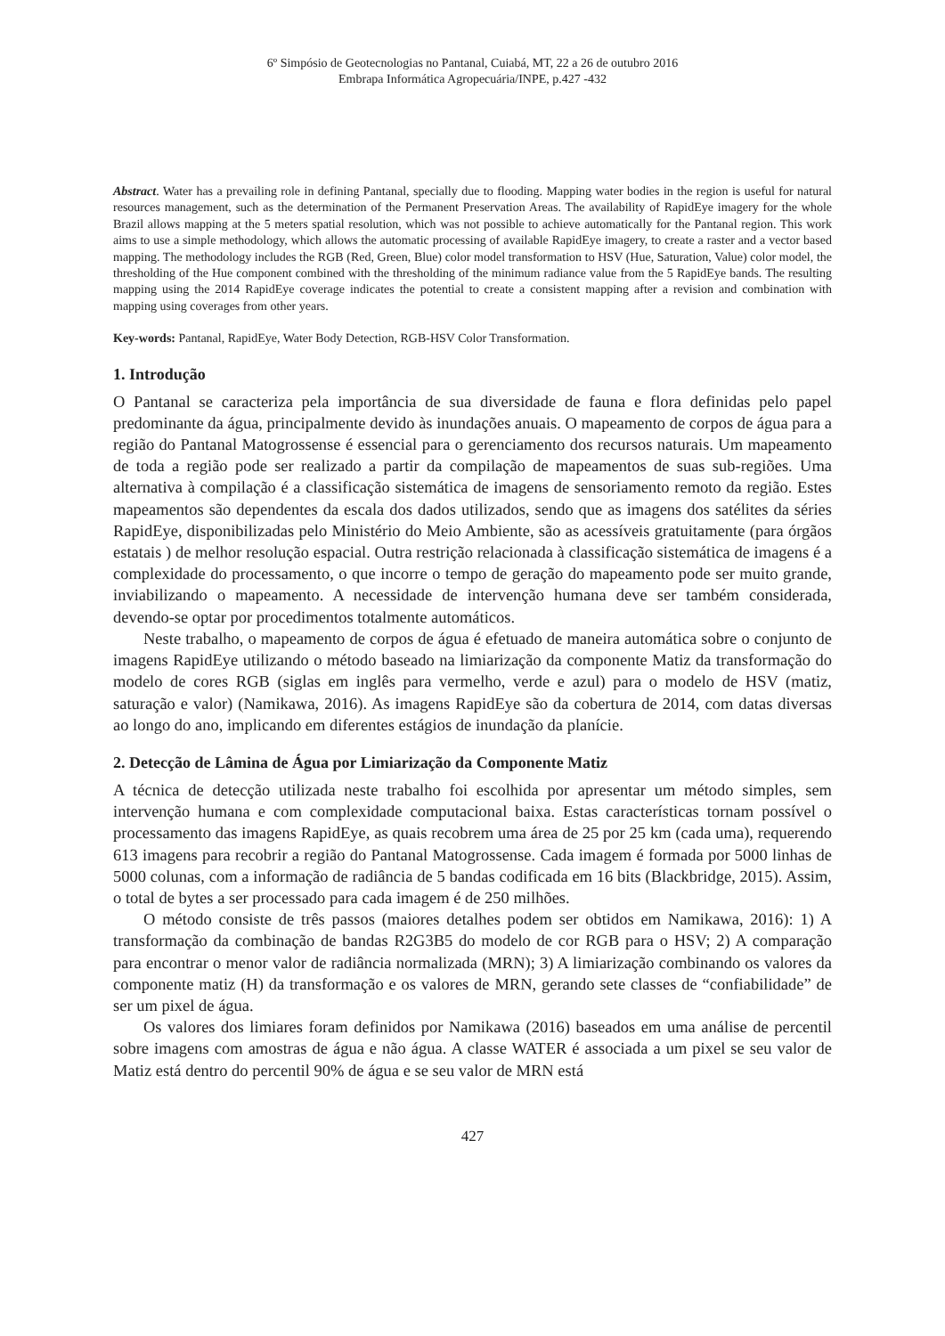6º Simpósio de Geotecnologias no Pantanal, Cuiabá, MT, 22 a 26 de outubro 2016
Embrapa Informática Agropecuária/INPE, p.427 -432
Abstract. Water has a prevailing role in defining Pantanal, specially due to flooding. Mapping water bodies in the region is useful for natural resources management, such as the determination of the Permanent Preservation Areas. The availability of RapidEye imagery for the whole Brazil allows mapping at the 5 meters spatial resolution, which was not possible to achieve automatically for the Pantanal region. This work aims to use a simple methodology, which allows the automatic processing of available RapidEye imagery, to create a raster and a vector based mapping. The methodology includes the RGB (Red, Green, Blue) color model transformation to HSV (Hue, Saturation, Value) color model, the thresholding of the Hue component combined with the thresholding of the minimum radiance value from the 5 RapidEye bands. The resulting mapping using the 2014 RapidEye coverage indicates the potential to create a consistent mapping after a revision and combination with mapping using coverages from other years.
Key-words: Pantanal, RapidEye, Water Body Detection, RGB-HSV Color Transformation.
1. Introdução
O Pantanal se caracteriza pela importância de sua diversidade de fauna e flora definidas pelo papel predominante da água, principalmente devido às inundações anuais. O mapeamento de corpos de água para a região do Pantanal Matogrossense é essencial para o gerenciamento dos recursos naturais. Um mapeamento de toda a região pode ser realizado a partir da compilação de mapeamentos de suas sub-regiões. Uma alternativa à compilação é a classificação sistemática de imagens de sensoriamento remoto da região. Estes mapeamentos são dependentes da escala dos dados utilizados, sendo que as imagens dos satélites da séries RapidEye, disponibilizadas pelo Ministério do Meio Ambiente, são as acessíveis gratuitamente (para órgãos estatais ) de melhor resolução espacial. Outra restrição relacionada à classificação sistemática de imagens é a complexidade do processamento, o que incorre o tempo de geração do mapeamento pode ser muito grande, inviabilizando o mapeamento. A necessidade de intervenção humana deve ser também considerada, devendo-se optar por procedimentos totalmente automáticos.
Neste trabalho, o mapeamento de corpos de água é efetuado de maneira automática sobre o conjunto de imagens RapidEye utilizando o método baseado na limiarização da componente Matiz da transformação do modelo de cores RGB (siglas em inglês para vermelho, verde e azul) para o modelo de HSV (matiz, saturação e valor) (Namikawa, 2016). As imagens RapidEye são da cobertura de 2014, com datas diversas ao longo do ano, implicando em diferentes estágios de inundação da planície.
2. Detecção de Lâmina de Água por Limiarização da Componente Matiz
A técnica de detecção utilizada neste trabalho foi escolhida por apresentar um método simples, sem intervenção humana e com complexidade computacional baixa. Estas características tornam possível o processamento das imagens RapidEye, as quais recobrem uma área de 25 por 25 km (cada uma), requerendo 613 imagens para recobrir a região do Pantanal Matogrossense. Cada imagem é formada por 5000 linhas de 5000 colunas, com a informação de radiância de 5 bandas codificada em 16 bits (Blackbridge, 2015). Assim, o total de bytes a ser processado para cada imagem é de 250 milhões.
O método consiste de três passos (maiores detalhes podem ser obtidos em Namikawa, 2016): 1) A transformação da combinação de bandas R2G3B5 do modelo de cor RGB para o HSV; 2) A comparação para encontrar o menor valor de radiância normalizada (MRN); 3) A limiarização combinando os valores da componente matiz (H) da transformação e os valores de MRN, gerando sete classes de “confiabilidade” de ser um pixel de água.
Os valores dos limiares foram definidos por Namikawa (2016) baseados em uma análise de percentil sobre imagens com amostras de água e não água. A classe WATER é associada a um pixel se seu valor de Matiz está dentro do percentil 90% de água e se seu valor de MRN está
427